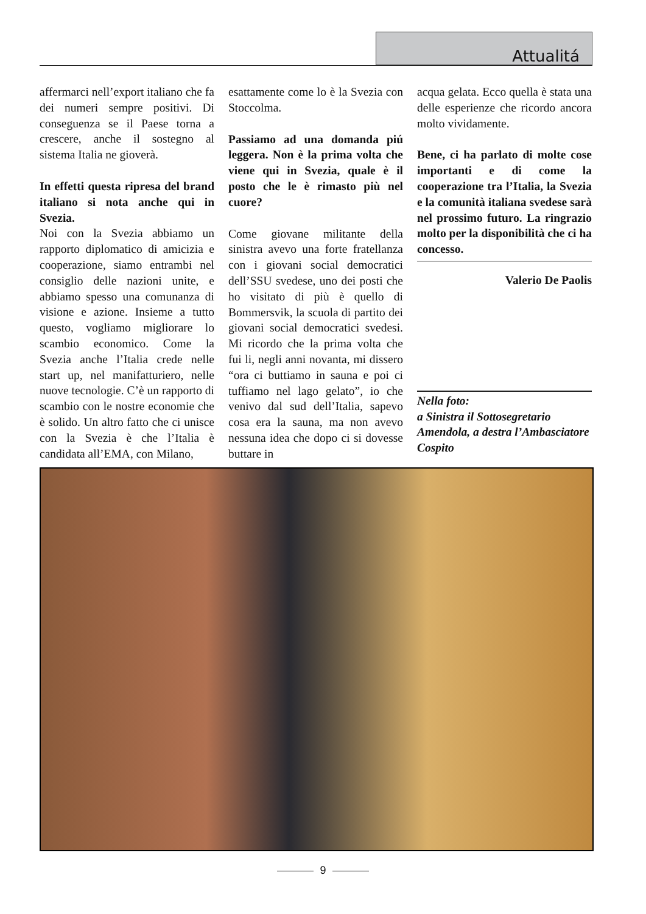Attualitá
affermarci nell’export italiano che fa dei numeri sempre positivi. Di conseguenza se il Paese torna a crescere, anche il sostegno al sistema Italia ne gioverà.
In effetti questa ripresa del brand italiano si nota anche qui in Svezia.
Noi con la Svezia abbiamo un rapporto diplomatico di amicizia e cooperazione, siamo entrambi nel consiglio delle nazioni unite, e abbiamo spesso una comunanza di visione e azione. Insieme a tutto questo, vogliamo migliorare lo scambio economico. Come la Svezia anche l’Italia crede nelle start up, nel manifatturiero, nelle nuove tecnologie. C’è un rapporto di scambio con le nostre economie che è solido. Un altro fatto che ci unisce con la Svezia è che l’Italia è candidata all’EMA, con Milano,
esattamente come lo è la Svezia con Stoccolma.
Passiamo ad una domanda piú leggera. Non è la prima volta che viene qui in Svezia, quale è il posto che le è rimasto più nel cuore?
Come giovane militante della sinistra avevo una forte fratellanza con i giovani social democratici dell’SSU svedese, uno dei posti che ho visitato di più è quello di Bommersvik, la scuola di partito dei giovani social democratici svedesi. Mi ricordo che la prima volta che fui li, negli anni novanta, mi dissero “ora ci buttiamo in sauna e poi ci tuffiamo nel lago gelato”, io che venivo dal sud dell’Italia, sapevo cosa era la sauna, ma non avevo nessuna idea che dopo ci si dovesse buttare in
acqua gelata. Ecco quella è stata una delle esperienze che ricordo ancora molto vividamente.
Bene, ci ha parlato di molte cose importanti e di come la cooperazione tra l’Italia, la Svezia e la comunità italiana svedese sarà nel prossimo futuro. La ringrazio molto per la disponibilità che ci ha concesso.
Valerio De Paolis
Nella foto:
a Sinistra il Sottosegretario Amendola, a destra l’Ambasciatore Cospito
9